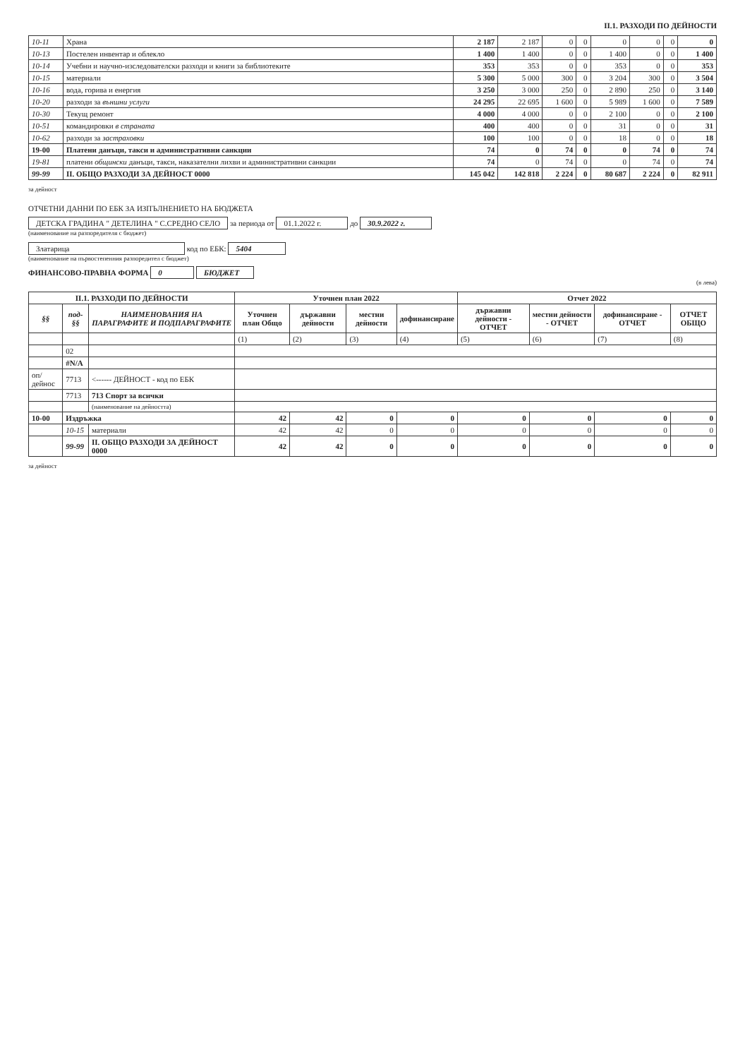II.1. РАЗХОДИ ПО ДЕЙНОСТИ
| 10-11 | Храна | 2 187 | 2 187 | 0 | 0 | 0 | 0 | 0 | 0 |
| 10-13 | Постелен инвентар и облекло | 1 400 | 1 400 | 0 | 0 | 1 400 | 0 | 0 | 1 400 |
| 10-14 | Учебни и научно-изследователски разходи и книги за библиотеките | 353 | 353 | 0 | 0 | 353 | 0 | 0 | 353 |
| 10-15 | материали | 5 300 | 5 000 | 300 | 0 | 3 204 | 300 | 0 | 3 504 |
| 10-16 | вода, горива и енергия | 3 250 | 3 000 | 250 | 0 | 2 890 | 250 | 0 | 3 140 |
| 10-20 | разходи за външни услуги | 24 295 | 22 695 | 1 600 | 0 | 5 989 | 1 600 | 0 | 7 589 |
| 10-30 | Текущ ремонт | 4 000 | 4 000 | 0 | 0 | 2 100 | 0 | 0 | 2 100 |
| 10-51 | командировки в страната | 400 | 400 | 0 | 0 | 31 | 0 | 0 | 31 |
| 10-62 | разходи за застраховки | 100 | 100 | 0 | 0 | 18 | 0 | 0 | 18 |
| 19-00 | Платени данъци, такси и административни санкции | 74 | 0 | 74 | 0 | 0 | 74 | 0 | 74 |
| 19-81 | платени общински данъци, такси, наказателни лихви и административни санкции | 74 | 0 | 74 | 0 | 0 | 74 | 0 | 74 |
| 99-99 | II. ОБЩО РАЗХОДИ ЗА ДЕЙНОСТ 0000 | 145 042 | 142 818 | 2 224 | 0 | 80 687 | 2 224 | 0 | 82 911 |
за дейност
ОТЧЕТНИ ДАННИ ПО ЕБК ЗА ИЗПЪЛНЕНИЕТО НА БЮДЖЕТА
ДЕТСКА ГРАДИНА " ДЕТЕЛИНА " С.СРЕДНО СЕЛО за периода от 01.1.2022 г. до 30.9.2022 г.
(наименование на разпоредителя с бюджет)
Златарица код по ЕБК: 5404
(наименование на първостепенния разпоредител с бюджет)
ФИНАНСОВО-ПРАВНА ФОРМА 0 БЮДЖЕТ
(в лева)
| II.1. РАЗХОДИ ПО ДЕЙНОСТИ | | | Уточнен план 2022 | | | | Отчет 2022 | | | |
| --- | --- | --- | --- | --- | --- | --- | --- | --- | --- | --- |
| §§ | под-§§ | НАИМЕНОВАНИЯ НА ПАРАГРАФИТЕ И ПОДПАРАГРАФИТЕ | Уточнен план Общо | държавни дейности | местни дейности | дофинансиране | държавни дейности - ОТЧЕТ | местни дейности - ОТЧЕТ | дофинансиране - ОТЧЕТ | ОТЧЕТ ОБЩО |
| | | | (1) | (2) | (3) | (4) | (5) | (6) | (7) | (8) |
| | 02 | | | | | | | | | |
| | #N/A | | | | | | | | | |
| оп/дейнос | 7713 | <------ ДЕЙНОСТ - код по ЕБК | | | | | | | | |
| | 7713 | 713 Спорт за всички | | | | | | | | |
| | | (наименование на дейността) | | | | | | | | |
| 10-00 | Издръжка | | 42 | 42 | 0 | 0 | 0 | 0 | 0 | 0 |
| | 10-15 | материали | 42 | 42 | 0 | 0 | 0 | 0 | 0 | 0 |
| | 99-99 | II. ОБЩО РАЗХОДИ ЗА ДЕЙНОСТ 0000 | 42 | 42 | 0 | 0 | 0 | 0 | 0 | 0 |
за дейност